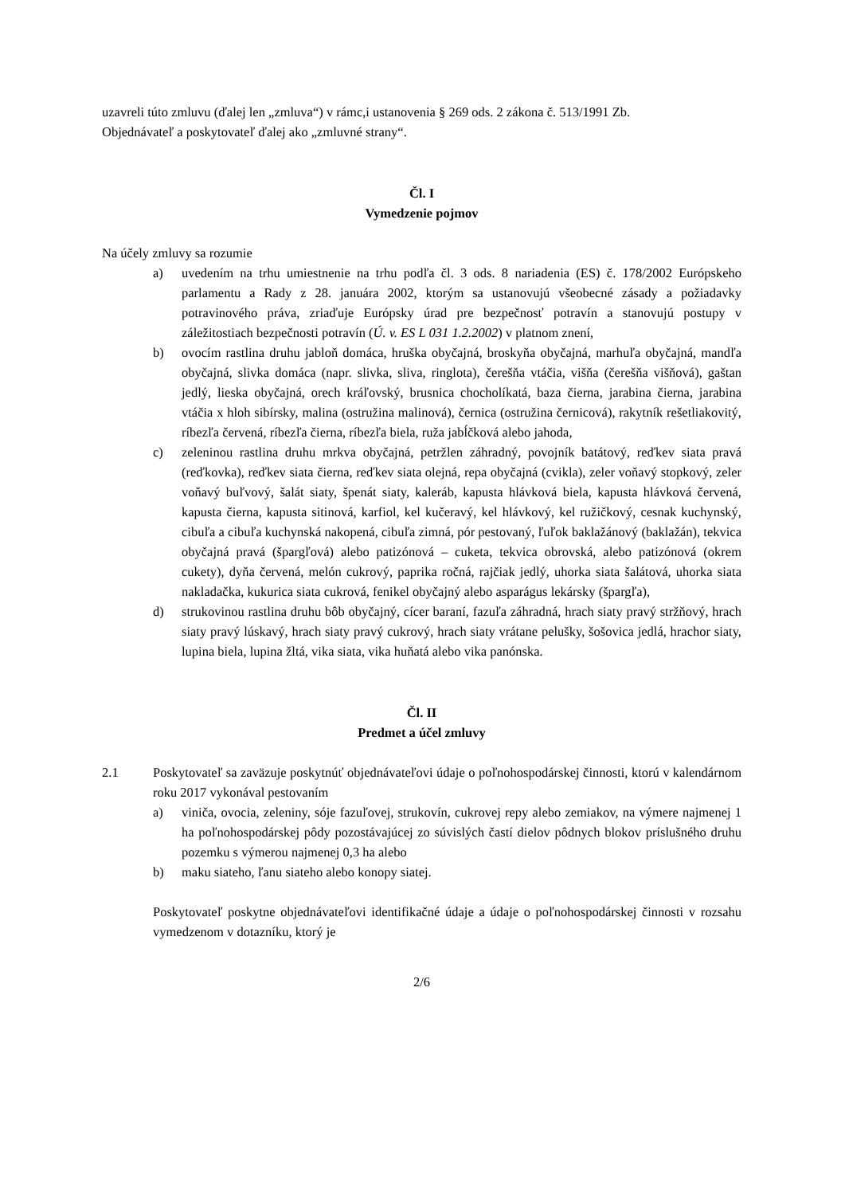uzavreli túto zmluvu (ďalej len „zmluva“) v rámc,i ustanovenia § 269 ods. 2 zákona č. 513/1991 Zb.
Objednávateľ a poskytovateľ ďalej ako „zmluvné strany“.
Čl. I
Vymedzenie pojmov
Na účely zmluvy sa rozumie
a) uvedením na trhu umiestnenie na trhu podľa čl. 3 ods. 8 nariadenia (ES) č. 178/2002 Európskeho parlamentu a Rady z 28. januára 2002, ktorým sa ustanovujú všeobecné zásady a požiadavky potravinového práva, zriaďuje Európsky úrad pre bezpečnosť potravín a stanovujú postupy v záležitostiach bezpečnosti potravín (Ú. v. ES L 031 1.2.2002) v platnom znení,
b) ovocím rastlina druhu jabloň domáca, hruška obyčajná, broskyňa obyčajná, marhuľa obyčajná, mandľa obyčajná, slivka domáca (napr. slivka, sliva, ringlota), čerešňa vtáčia, višňa (čerešňa višňová), gaštan jedlý, lieska obyčajná, orech kráľovský, brusnica chocholíkatá, baza čierna, jarabina čierna, jarabina vtáčia x hloh sibírsky, malina (ostružina malinová), černica (ostružina černicová), rakytník rešetliakovitý, ríbezľa červená, ríbezľa čierna, ríbezľa biela, ruža jabĺčková alebo jahoda,
c) zeleninou rastlina druhu mrkva obyčajná, petržlen záhradný, povojník batátový, reďkev siata pravá (reďkovka), reďkev siata čierna, reďkev siata olejná, repa obyčajná (cvikla), zeler voňavý stopkový, zeler voňavý buľvový, šalát siaty, špenát siaty, kaleráb, kapusta hlávková biela, kapusta hlávková červená, kapusta čierna, kapusta sitinová, karfiol, kel kučeravý, kel hlávkový, kel ružičkový, cesnak kuchynský, cibuľa a cibuľa kuchynská nakopená, cibuľa zimná, pór pestovaný, ľuľok baklažánový (baklažán), tekvica obyčajná pravá (špargľová) alebo patizónová – cuketa, tekvica obrovská, alebo patizónová (okrem cukety), dyňa červená, melón cukrový, paprika ročná, rajčiak jedlý, uhorka siata šalátová, uhorka siata nakladačka, kukurica siata cukrová, fenikel obyčajný alebo asparágus lekársky (špargľa),
d) strukovinou rastlina druhu bôb obyčajný, cícer baraní, fazuľa záhradná, hrach siaty pravý stržňový, hrach siaty pravý lúskavý, hrach siaty pravý cukrový, hrach siaty vrátane pelušky, šošovica jedlá, hrachor siaty, lupina biela, lupina žltá, vika siata, vika huňatá alebo vika panónska.
Čl. II
Predmet a účel zmluvy
2.1 Poskytovateľ sa zaväzuje poskytnúť objednávateľovi údaje o poľnohospodárskej činnosti, ktorú v kalendárnom roku 2017 vykonával pestovaním
a) viniča, ovocia, zeleniny, sóje fazuľovej, strukovín, cukrovej repy alebo zemiakov, na výmere najmenej 1 ha poľnohospodárskej pôdy pozostávajúcej zo súvislých častí dielov pôdnych blokov príslušného druhu pozemku s výmerou najmenej 0,3 ha alebo
b) maku siateho, ľanu siateho alebo konopy siatej.
Poskytovateľ poskytne objednávateľovi identifikačné údaje a údaje o poľnohospodárskej činnosti v rozsahu vymedzenom v dotazníku, ktorý je
2/6